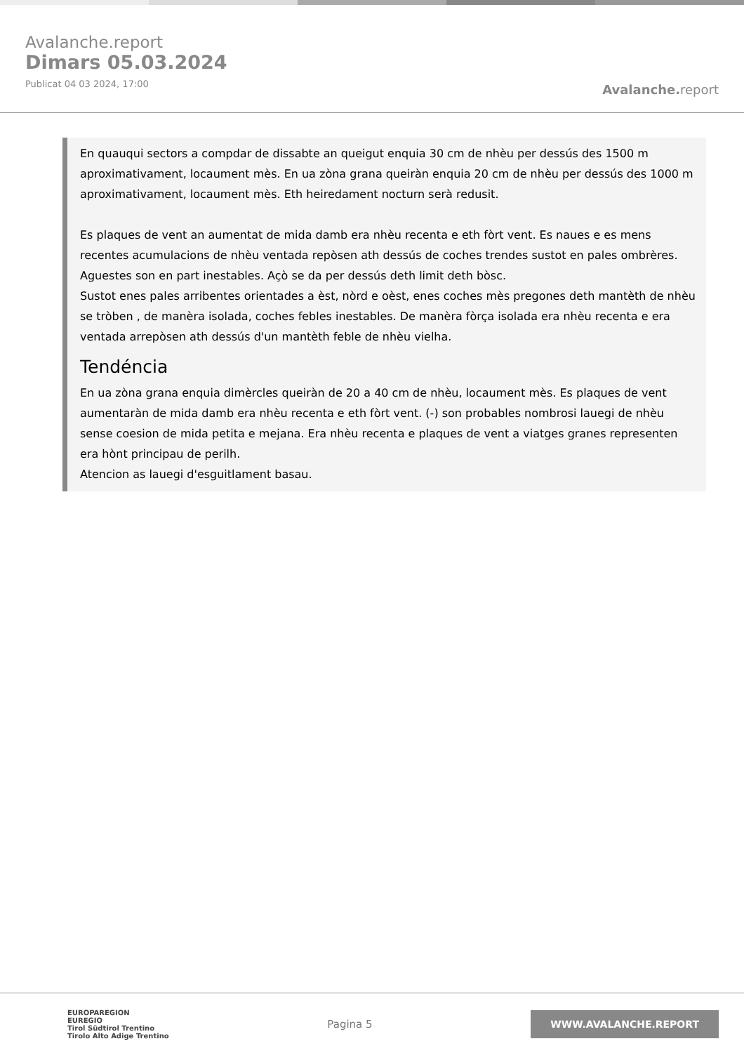Avalanche.report
Dimars 05.03.2024
Publicat 04 03 2024, 17:00
Avalanche. report
En quauqui sectors a compdar de dissabte an queigut enquia 30 cm de nhèu per dessús des 1500 m aproximativament, locaument mès. En ua zòna grana queiràn enquia 20 cm de nhèu per dessús des 1000 m aproximativament, locaument mès. Eth heiredament nocturn serà redusit.
Es plaques de vent an aumentat de mida damb era nhèu recenta e eth fòrt vent. Es naues e es mens recentes acumulacions de nhèu ventada repòsen ath dessús de coches trendes sustot en pales ombrères. Aguestes son en part inestables. Açò se da per dessús deth limit deth bòsc.
Sustot enes pales arribentes orientades a èst, nòrd e oèst, enes coches mès pregones deth mantèth de nhèu se tròben , de manèra isolada, coches febles inestables. De manèra fòrça isolada era nhèu recenta e era ventada arrepòsen ath dessús d'un mantèth feble de nhèu vielha.
Tendéncia
En ua zòna grana enquia dimèrcles queiràn de 20 a 40 cm de nhèu, locaument mès. Es plaques de vent aumentaràn de mida damb era nhèu recenta e eth fòrt vent. (-) son probables nombrosi lauegi de nhèu sense coesion de mida petita e mejana. Era nhèu recenta e plaques de vent a viatges granes representen era hònt principau de perilh.
Atencion as lauegi d'esguitlament basau.
EUROPAREGION
EUREGIO
Tirol Südtirol Trentino
Tirolo Alto Adige Trentino
Pagina 5
WWW.AVALANCHE.REPORT